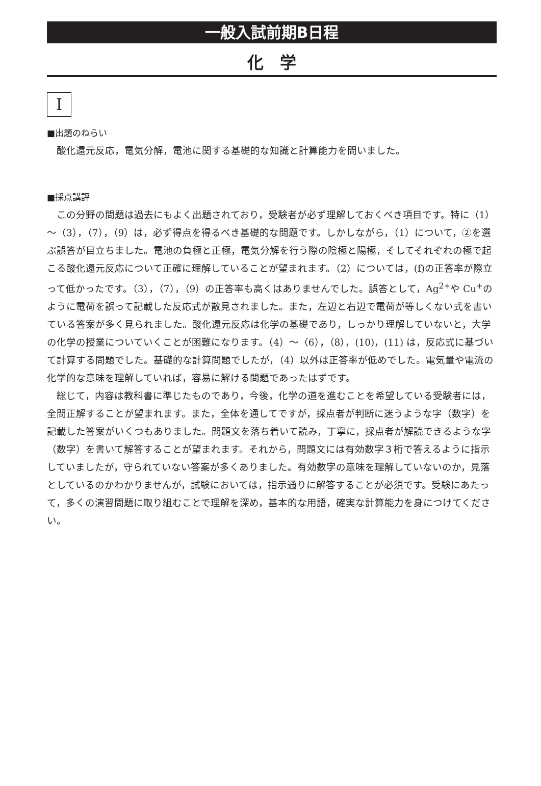一般入試前期B日程
化　学
I
■出題のねらい
酸化還元反応，電気分解，電池に関する基礎的な知識と計算能力を問いました。
■採点講評
この分野の問題は過去にもよく出題されており，受験者が必ず理解しておくべき項目です。特に（1）～（3），（7），（9）は，必ず得点を得るべき基礎的な問題です。しかしながら，（1）について，②を選ぶ誤答が目立ちました。電池の負極と正極，電気分解を行う際の陰極と陽極，そしてそれぞれの極で起こる酸化還元反応について正確に理解していることが望まれます。（2）については，(f)の正答率が際立って低かったです。（3），（7），（9）の正答率も高くはありませんでした。誤答として，Ag<sup>2+</sup>や Cu<sup>+</sup>のように電荷を誤って記載した反応式が散見されました。また，左辺と右辺で電荷が等しくない式を書いている答案が多く見られました。酸化還元反応は化学の基礎であり，しっかり理解していないと，大学の化学の授業についていくことが困難になります。（4）～（6），（8），(10)，(11) は，反応式に基づいて計算する問題でした。基礎的な計算問題でしたが，（4）以外は正答率が低めでした。電気量や電流の化学的な意味を理解していれば，容易に解ける問題であったはずです。
総じて，内容は教科書に準じたものであり，今後，化学の道を進むことを希望している受験者には，全問正解することが望まれます。また，全体を通してですが，採点者が判断に迷うような字（数字）を記載した答案がいくつもありました。問題文を落ち着いて読み，丁寧に，採点者が解読できるような字（数字）を書いて解答することが望まれます。それから，問題文には有効数字３桁で答えるように指示していましたが，守られていない答案が多くありました。有効数字の意味を理解していないのか，見落としているのかわかりませんが，試験においては，指示通りに解答することが必須です。受験にあたって，多くの演習問題に取り組むことで理解を深め，基本的な用語，確実な計算能力を身につけてください。